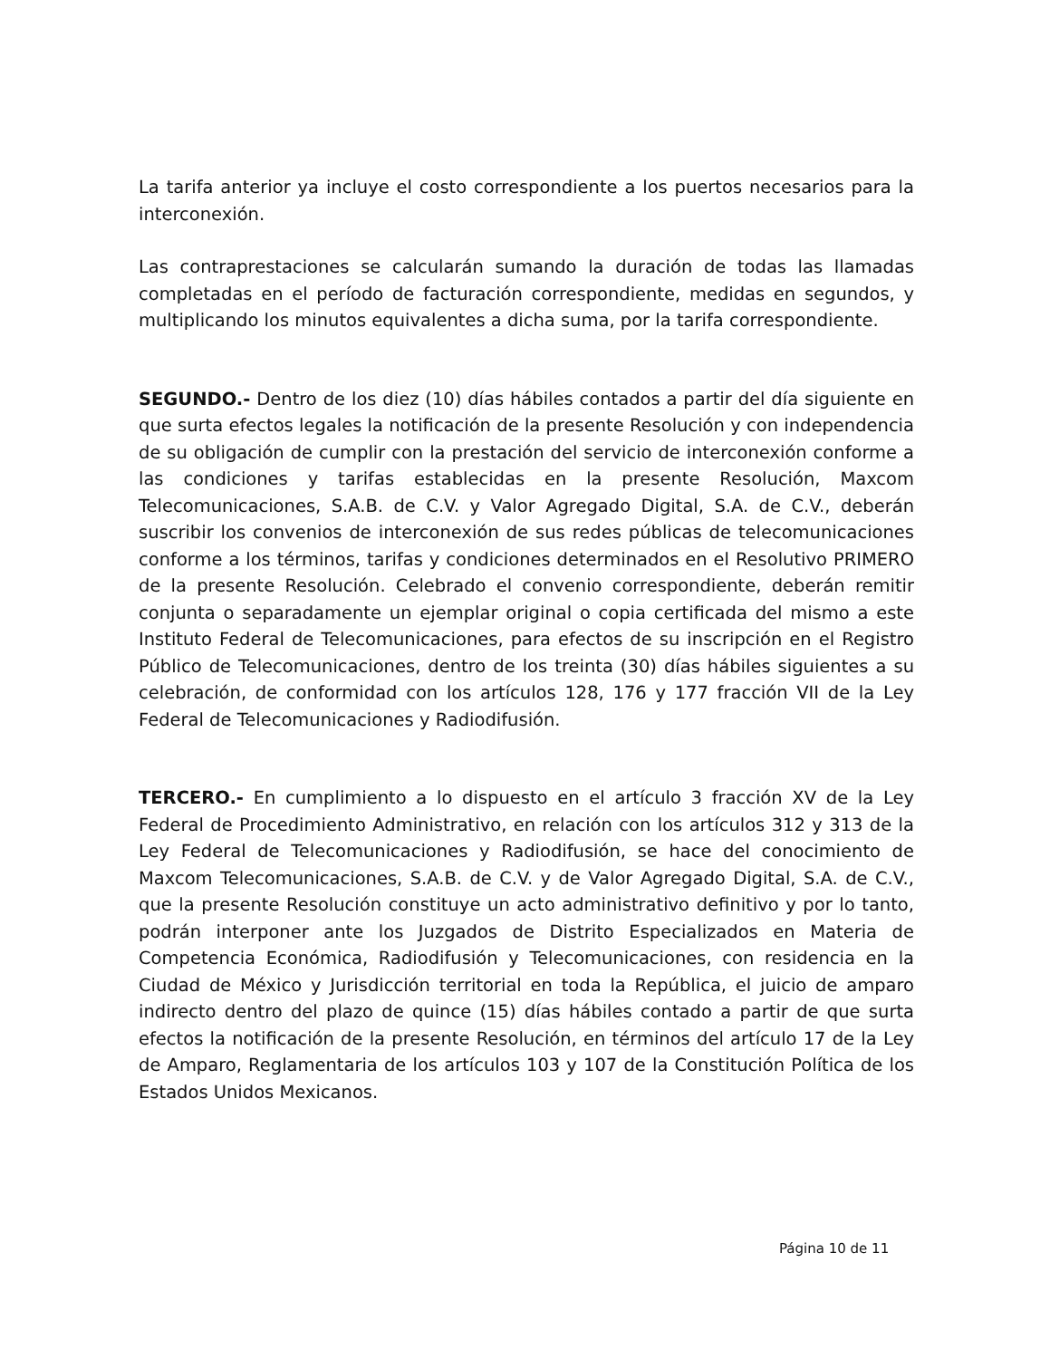La tarifa anterior ya incluye el costo correspondiente a los puertos necesarios para la interconexión.
Las contraprestaciones se calcularán sumando la duración de todas las llamadas completadas en el período de facturación correspondiente, medidas en segundos, y multiplicando los minutos equivalentes a dicha suma, por la tarifa correspondiente.
SEGUNDO.- Dentro de los diez (10) días hábiles contados a partir del día siguiente en que surta efectos legales la notificación de la presente Resolución y con independencia de su obligación de cumplir con la prestación del servicio de interconexión conforme a las condiciones y tarifas establecidas en la presente Resolución, Maxcom Telecomunicaciones, S.A.B. de C.V. y Valor Agregado Digital, S.A. de C.V., deberán suscribir los convenios de interconexión de sus redes públicas de telecomunicaciones conforme a los términos, tarifas y condiciones determinados en el Resolutivo PRIMERO de la presente Resolución. Celebrado el convenio correspondiente, deberán remitir conjunta o separadamente un ejemplar original o copia certificada del mismo a este Instituto Federal de Telecomunicaciones, para efectos de su inscripción en el Registro Público de Telecomunicaciones, dentro de los treinta (30) días hábiles siguientes a su celebración, de conformidad con los artículos 128, 176 y 177 fracción VII de la Ley Federal de Telecomunicaciones y Radiodifusión.
TERCERO.- En cumplimiento a lo dispuesto en el artículo 3 fracción XV de la Ley Federal de Procedimiento Administrativo, en relación con los artículos 312 y 313 de la Ley Federal de Telecomunicaciones y Radiodifusión, se hace del conocimiento de Maxcom Telecomunicaciones, S.A.B. de C.V. y de Valor Agregado Digital, S.A. de C.V., que la presente Resolución constituye un acto administrativo definitivo y por lo tanto, podrán interponer ante los Juzgados de Distrito Especializados en Materia de Competencia Económica, Radiodifusión y Telecomunicaciones, con residencia en la Ciudad de México y Jurisdicción territorial en toda la República, el juicio de amparo indirecto dentro del plazo de quince (15) días hábiles contado a partir de que surta efectos la notificación de la presente Resolución, en términos del artículo 17 de la Ley de Amparo, Reglamentaria de los artículos 103 y 107 de la Constitución Política de los Estados Unidos Mexicanos.
Página 10 de 11